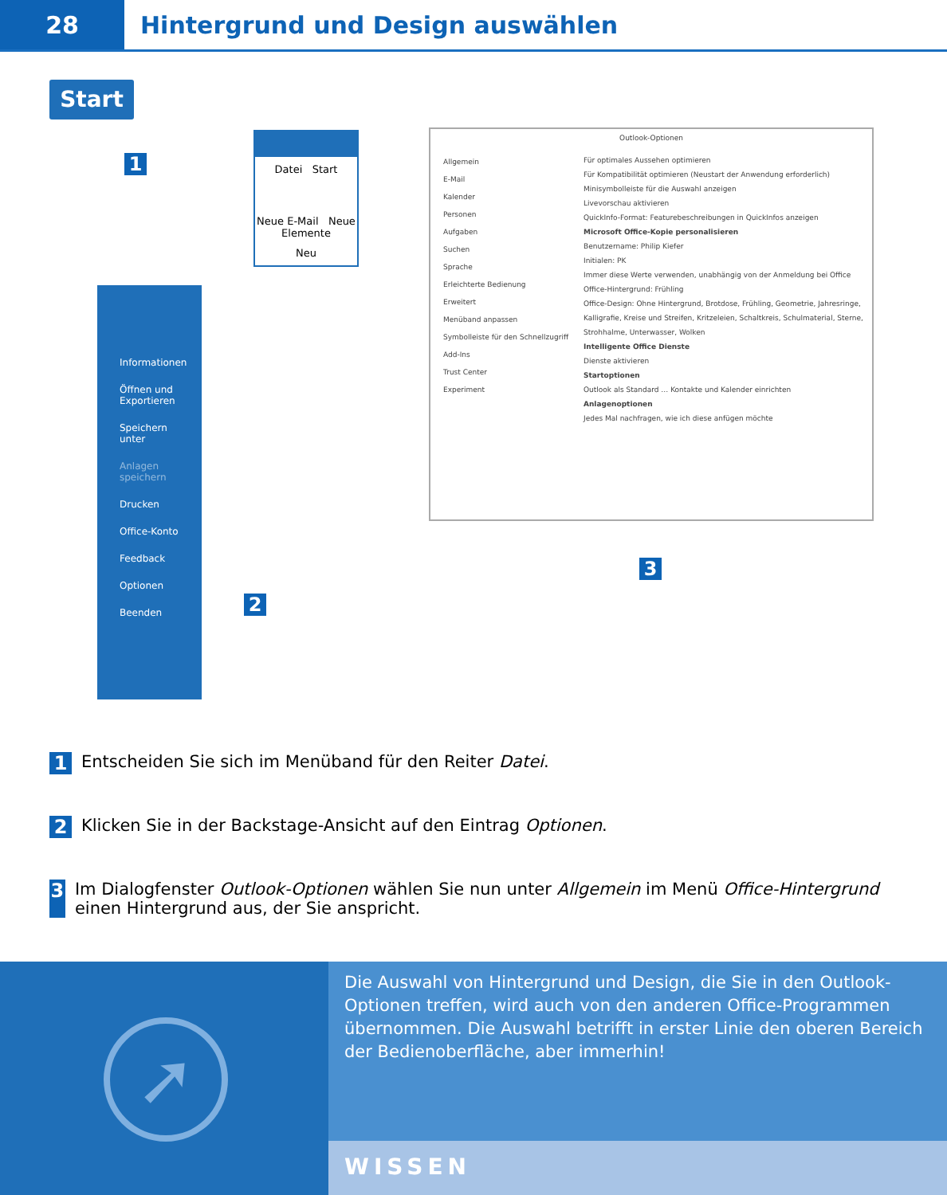28
Hintergrund und Design auswählen
Start
1
Datei Start
Neue E-Mail Neue Elemente
Neu
Informationen
Öffnen und Exportieren
Speichern unter
Anlagen speichern
Drucken
Office-Konto
Feedback
Optionen
Beenden
2
Outlook-Optionen
Allgemein
E-Mail
Kalender
Personen
Aufgaben
Suchen
Sprache
Erleichterte Bedienung
Erweitert
Menüband anpassen
Symbolleiste für den Schnellzugriff
Add-Ins
Trust Center
Experiment
Für optimales Aussehen optimieren
Für Kompatibilität optimieren (Neustart der Anwendung erforderlich)
Minisymbolleiste für die Auswahl anzeigen
Livevorschau aktivieren
QuickInfo-Format: Featurebeschreibungen in QuickInfos anzeigen
Microsoft Office-Kopie personalisieren
Benutzername: Philip Kiefer
Initialen: PK
Immer diese Werte verwenden, unabhängig von der Anmeldung bei Office
Office-Hintergrund: Frühling
Office-Design: Ohne Hintergrund, Brotdose, Frühling, Geometrie, Jahresringe, Kalligrafie, Kreise und Streifen, Kritzeleien, Schaltkreis, Schulmaterial, Sterne, Strohhalme, Unterwasser, Wolken
Intelligente Office Dienste
Dienste aktivieren
Startoptionen
Outlook als Standard … Kontakte und Kalender einrichten
Anlagenoptionen
Jedes Mal nachfragen, wie ich diese anfügen möchte
3
1 Entscheiden Sie sich im Menüband für den Reiter Datei.
2 Klicken Sie in der Backstage-Ansicht auf den Eintrag Optionen.
3 Im Dialogfenster Outlook-Optionen wählen Sie nun unter Allgemein im Menü Office-Hintergrund einen Hintergrund aus, der Sie anspricht.
➚
Die Auswahl von Hintergrund und Design, die Sie in den Outlook-Optionen treffen, wird auch von den anderen Office-Programmen übernommen. Die Auswahl betrifft in erster Linie den oberen Bereich der Bedienoberfläche, aber immerhin!
WISSEN